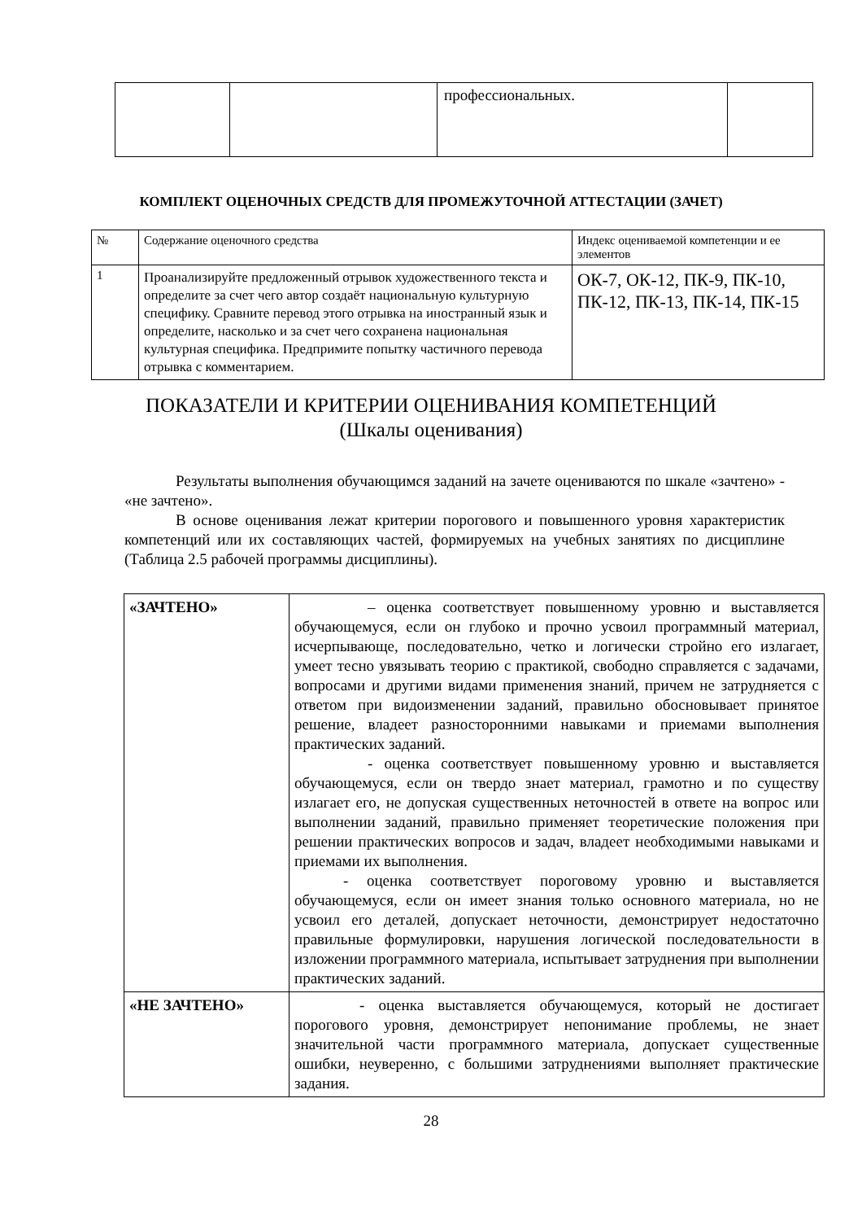| | | профессиональных. | |
КОМПЛЕКТ ОЦЕНОЧНЫХ СРЕДСТВ ДЛЯ ПРОМЕЖУТОЧНОЙ АТТЕСТАЦИИ (ЗАЧЕТ)
| № | Содержание оценочного средства | Индекс оцениваемой компетенции и ее элементов |
| --- | --- | --- |
| 1 | Проанализируйте предложенный отрывок художественного текста и определите за счет чего автор создаёт национальную культурную специфику. Сравните перевод этого отрывка на иностранный язык и определите, насколько и за счет чего сохранена национальная культурная специфика. Предпримите попытку частичного перевода отрывка с комментарием. | ОК-7, ОК-12, ПК-9, ПК-10, ПК-12, ПК-13, ПК-14, ПК-15 |
ПОКАЗАТЕЛИ И КРИТЕРИИ ОЦЕНИВАНИЯ КОМПЕТЕНЦИЙ
(Шкалы оценивания)
Результаты выполнения обучающимся заданий на зачете оцениваются по шкале «зачтено» - «не зачтено».
В основе оценивания лежат критерии порогового и повышенного уровня характеристик компетенций или их составляющих частей, формируемых на учебных занятиях по дисциплине (Таблица 2.5 рабочей программы дисциплины).
| «ЗАЧТЕНО» | – оценка соответствует повышенному уровню и выставляется обучающемуся, если он глубоко и прочно усвоил программный материал, исчерпывающе, последовательно, четко и логически стройно его излагает, умеет тесно увязывать теорию с практикой, свободно справляется с задачами, вопросами и другими видами применения знаний, причем не затрудняется с ответом при видоизменении заданий, правильно обосновывает принятое решение, владеет разносторонними навыками и приемами выполнения практических заданий. - оценка соответствует повышенному уровню и выставляется обучающемуся, если он твердо знает материал, грамотно и по существу излагает его, не допуская существенных неточностей в ответе на вопрос или выполнении заданий, правильно применяет теоретические положения при решении практических вопросов и задач, владеет необходимыми навыками и приемами их выполнения. - оценка соответствует пороговому уровню и выставляется обучающемуся, если он имеет знания только основного материала, но не усвоил его деталей, допускает неточности, демонстрирует недостаточно правильные формулировки, нарушения логической последовательности в изложении программного материала, испытывает затруднения при выполнении практических заданий. |
| «НЕ ЗАЧТЕНО» | - оценка выставляется обучающемуся, который не достигает порогового уровня, демонстрирует непонимание проблемы, не знает значительной части программного материала, допускает существенные ошибки, неуверенно, с большими затруднениями выполняет практические задания. |
28